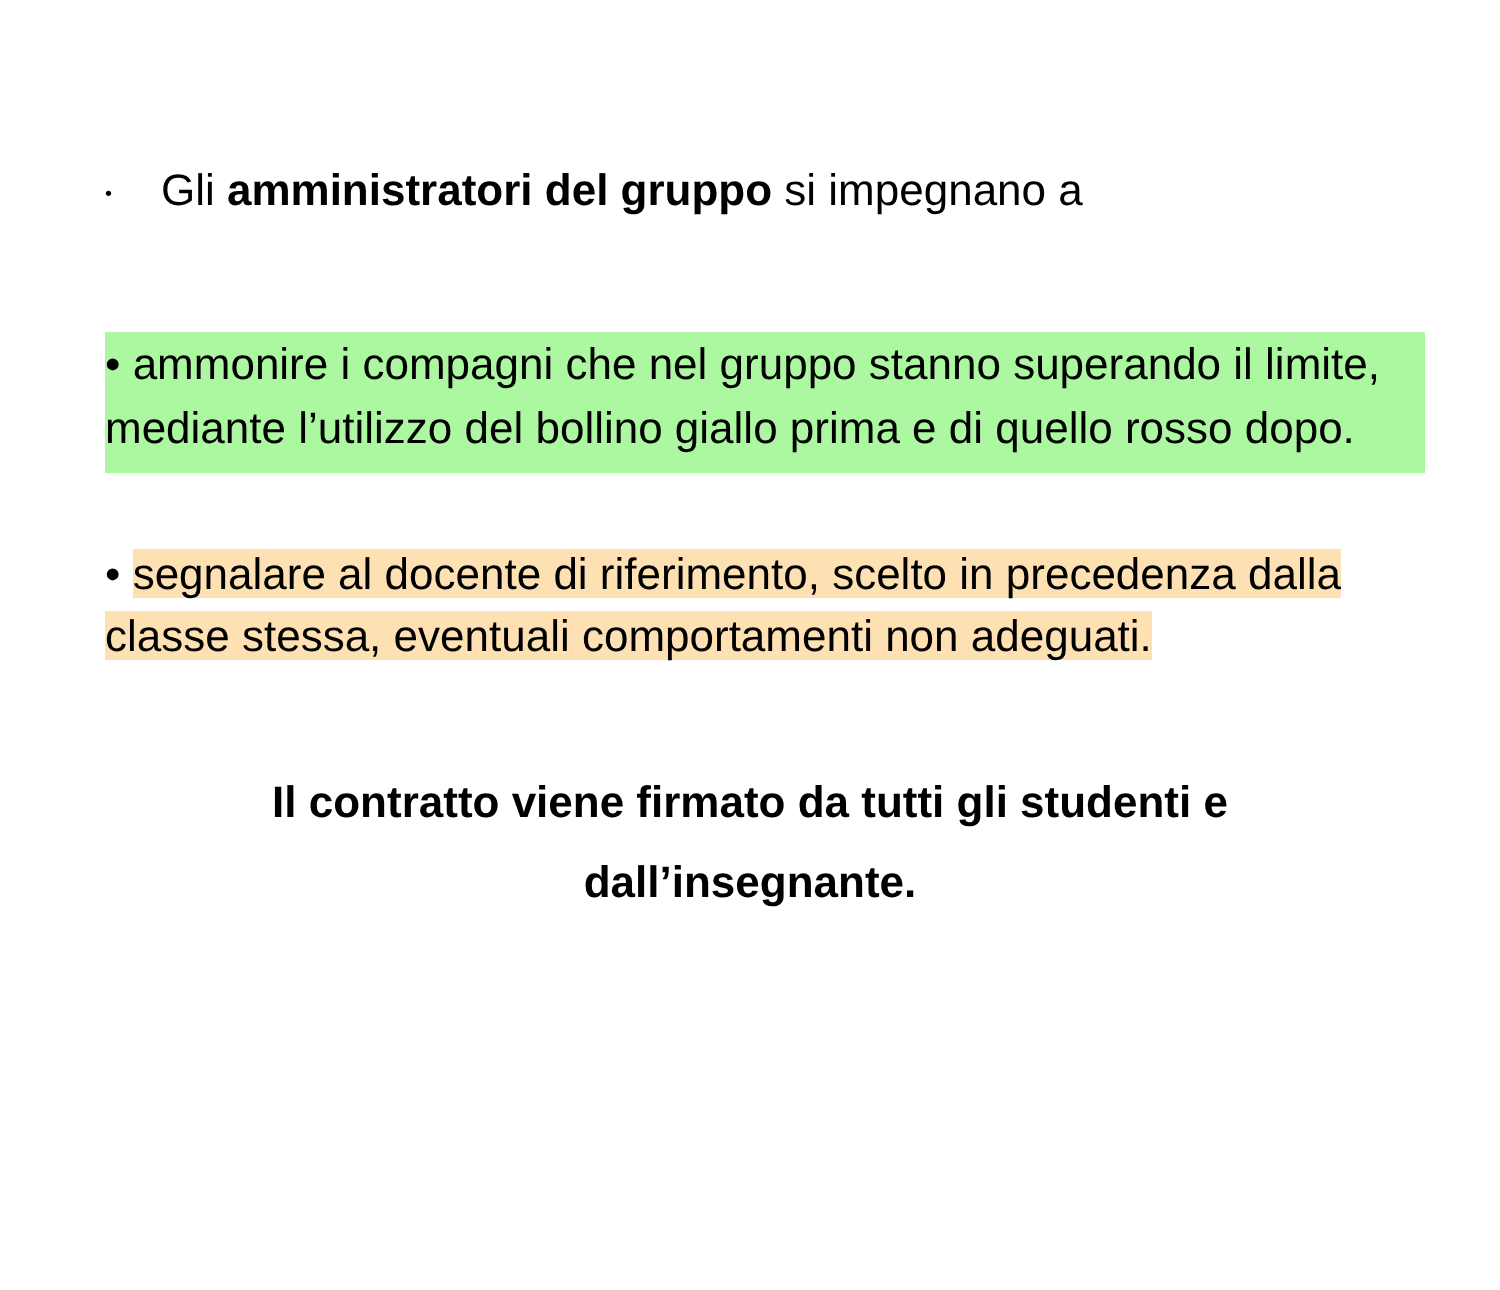• Gli amministratori del gruppo si impegnano a
• ammonire i compagni che nel gruppo stanno superando il limite, mediante l’utilizzo del bollino giallo prima e di quello rosso dopo.
• segnalare al docente di riferimento, scelto in precedenza dalla classe stessa, eventuali comportamenti non adeguati.
Il contratto viene firmato da tutti gli studenti e dall’insegnante.